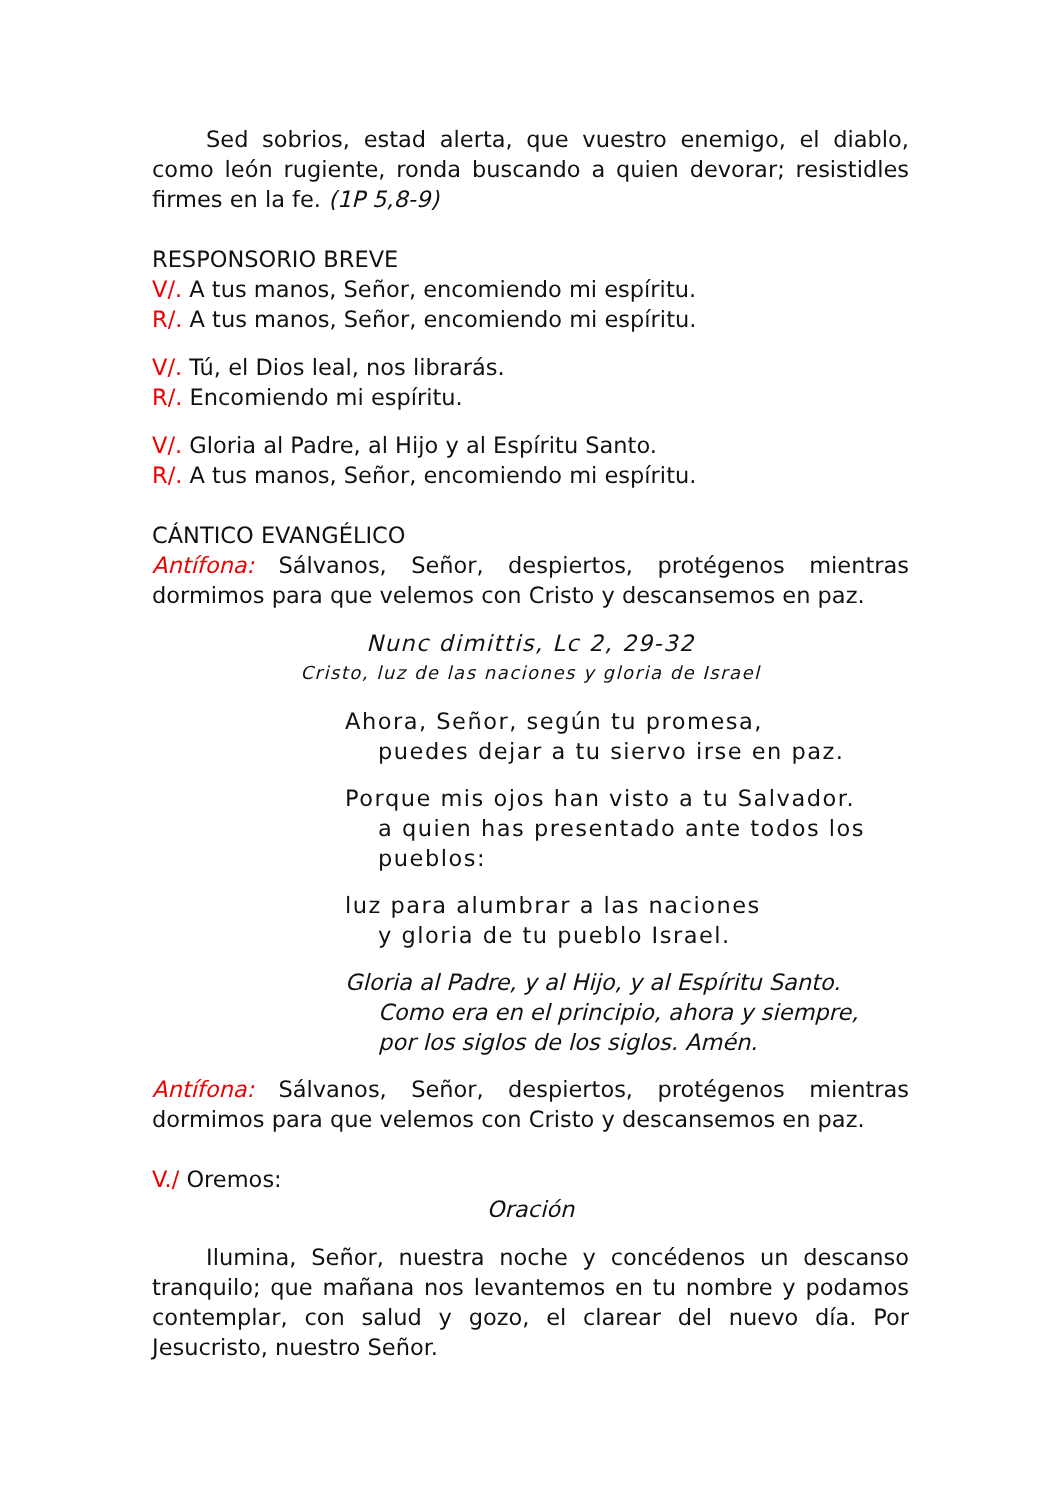Sed sobrios, estad alerta, que vuestro enemigo, el diablo, como león rugiente, ronda buscando a quien devorar; resistidles firmes en la fe. (1P 5,8-9)
RESPONSORIO BREVE
V/. A tus manos, Señor, encomiendo mi espíritu.
R/. A tus manos, Señor, encomiendo mi espíritu.
V/. Tú, el Dios leal, nos librarás.
R/. Encomiendo mi espíritu.
V/. Gloria al Padre, al Hijo y al Espíritu Santo.
R/. A tus manos, Señor, encomiendo mi espíritu.
CÁNTICO EVANGÉLICO
Antífona: Sálvanos, Señor, despiertos, protégenos mientras dormimos para que velemos con Cristo y descansemos en paz.
Nunc dimittis, Lc 2, 29-32
Cristo, luz de las naciones y gloria de Israel
Ahora, Señor, según tu promesa,
puedes dejar a tu siervo irse en paz.
Porque mis ojos han visto a tu Salvador.
a quien has presentado ante todos los pueblos:
luz para alumbrar a las naciones
y gloria de tu pueblo Israel.
Gloria al Padre, y al Hijo, y al Espíritu Santo.
Como era en el principio, ahora y siempre,
por los siglos de los siglos. Amén.
Antífona: Sálvanos, Señor, despiertos, protégenos mientras dormimos para que velemos con Cristo y descansemos en paz.
V./ Oremos:
Oración
Ilumina, Señor, nuestra noche y concédenos un descanso tranquilo; que mañana nos levantemos en tu nombre y podamos contemplar, con salud y gozo, el clarear del nuevo día. Por Jesucristo, nuestro Señor.